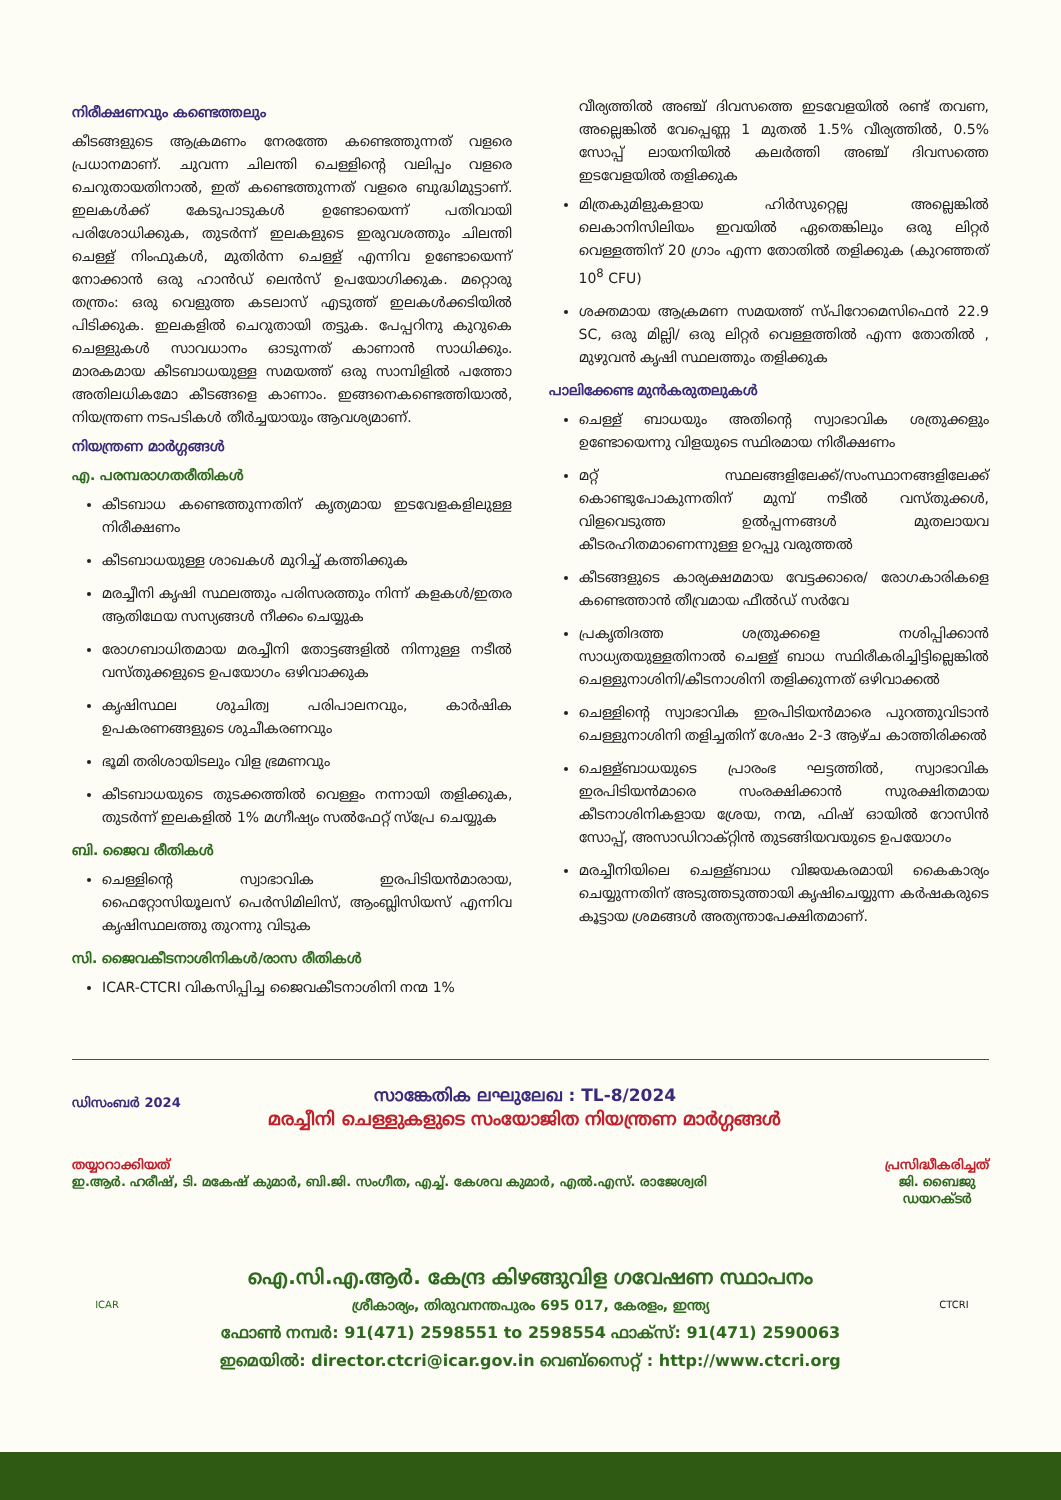നിരീക്ഷണവും കണ്ടെത്തലും
കീടങ്ങളുടെ ആക്രമണം നേരത്തേ കണ്ടെത്തുന്നത് വളരെ പ്രധാനമാണ്. ചുവന്ന ചിലന്തി ചെള്ളിന്റെ വലിപ്പം വളരെ ചെറുതായതിനാൽ, ഇത് കണ്ടെത്തുന്നത് വളരെ ബുദ്ധിമുട്ടാണ്. ഇലകൾക്ക് കേടുപാടുകൾ ഉണ്ടോയെന്ന് പതിവായി പരിശോധിക്കുക, തുടർന്ന് ഇലകളുടെ ഇരുവശത്തും ചിലന്തി ചെള്ള് നിംഫുകൾ, മുതിർന്ന ചെള്ള് എന്നിവ ഉണ്ടോയെന്ന് നോക്കാൻ ഒരു ഹാൻഡ് ലെൻസ് ഉപയോഗിക്കുക. മറ്റൊരു തന്ത്രം: ഒരു വെളുത്ത കടലാസ് എടുത്ത് ഇലകൾക്കടിയിൽ പിടിക്കുക. ഇലകളിൽ ചെറുതായി തട്ടുക. പേപ്പറിനു കുറുകെ ചെള്ളുകൾ സാവധാനം ഓടുന്നത് കാണാൻ സാധിക്കും. മാരകമായ കീടബാധയുള്ള സമയത്ത് ഒരു സാമ്പിളിൽ പത്തോ അതിലധികമോ കീടങ്ങളെ കാണാം. ഇങ്ങനെകണ്ടെത്തിയാൽ, നിയന്ത്രണ നടപടികൾ തീർച്ചയായും ആവശ്യമാണ്.
നിയന്ത്രണ മാർഗ്ഗങ്ങൾ
എ. പരമ്പരാഗതരീതികൾ
കീടബാധ കണ്ടെത്തുന്നതിന് കൃത്യമായ ഇടവേളകളിലുള്ള നിരീക്ഷണം
കീടബാധയുള്ള ശാഖകൾ മുറിച്ച് കത്തിക്കുക
മരച്ചീനി കൃഷി സ്ഥലത്തും പരിസരത്തും നിന്ന് കളകൾ/ഇതര ആതിഥേയ സസ്യങ്ങൾ നീക്കം ചെയ്യുക
രോഗബാധിതമായ മരച്ചീനി തോട്ടങ്ങളിൽ നിന്നുള്ള നടീൽ വസ്തുക്കളുടെ ഉപയോഗം ഒഴിവാക്കുക
കൃഷിസ്ഥല ശുചിത്വ പരിപാലനവും, കാർഷിക ഉപകരണങ്ങളുടെ ശുചീകരണവും
ഭൂമി തരിശായിടലും വിള ഭ്രമണവും
കീടബാധയുടെ തുടക്കത്തിൽ വെള്ളം നന്നായി തളിക്കുക, തുടർന്ന് ഇലകളിൽ 1% മഗ്നീഷ്യം സൽഫേറ്റ് സ്പ്രേ ചെയ്യുക
ബി. ജൈവ രീതികൾ
ചെള്ളിന്റെ സ്വാഭാവിക ഇരപിടിയൻമാരായ, ഫൈറ്റോസിയൂലസ് പെർസിമിലിസ്, ആംബ്ലിസിയസ് എന്നിവ കൃഷിസ്ഥലത്തു തുറന്നു വിടുക
സി. ജൈവകീടനാശിനികൾ/രാസ രീതികൾ
ICAR-CTCRI വികസിപ്പിച്ച ജൈവകീടനാശിനി നന്മ 1%
വീര്യത്തിൽ അഞ്ച് ദിവസത്തെ ഇടവേളയിൽ രണ്ട് തവണ, അല്ലെങ്കിൽ വേപ്പെണ്ണ 1 മുതൽ 1.5% വീര്യത്തിൽ, 0.5% സോപ്പ് ലായനിയിൽ കലർത്തി അഞ്ച് ദിവസത്തെ ഇടവേളയിൽ തളിക്കുക
മിത്രകുമിളുകളായ ഹിർസുറ്റെല്ല അല്ലെങ്കിൽ ലെകാനിസിലിയം ഇവയിൽ ഏതെങ്കിലും ഒരു ലിറ്റർ വെള്ളത്തിന് 20 ഗ്രാം എന്ന തോതിൽ തളിക്കുക (കുറഞ്ഞത് 10<sup>8</sup> CFU)
ശക്തമായ ആക്രമണ സമയത്ത് സ്പിറോമെസിഫെൻ 22.9 SC, ഒരു മില്ലി/ ഒരു ലിറ്റർ വെള്ളത്തിൽ എന്ന തോതിൽ , മുഴുവൻ കൃഷി സ്ഥലത്തും തളിക്കുക
പാലിക്കേണ്ട മുൻകരുതലുകൾ
ചെള്ള് ബാധയും അതിന്റെ സ്വാഭാവിക ശത്രുക്കളും ഉണ്ടോയെന്നു വിളയുടെ സ്ഥിരമായ നിരീക്ഷണം
മറ്റ് സ്ഥലങ്ങളിലേക്ക്/സംസ്ഥാനങ്ങളിലേക്ക് കൊണ്ടുപോകുന്നതിന് മുമ്പ് നടീൽ വസ്തുക്കൾ, വിളവെടുത്ത ഉൽപ്പന്നങ്ങൾ മുതലായവ കീടരഹിതമാണെന്നുള്ള ഉറപ്പു വരുത്തൽ
കീടങ്ങളുടെ കാര്യക്ഷമമായ വേട്ടക്കാരെ/ രോഗകാരികളെ കണ്ടെത്താൻ തീവ്രമായ ഫീൽഡ് സർവേ
പ്രകൃതിദത്ത ശത്രുക്കളെ നശിപ്പിക്കാൻ സാധ്യതയുള്ളതിനാൽ ചെള്ള് ബാധ സ്ഥിരീകരിച്ചിട്ടില്ലെങ്കിൽ ചെള്ളുനാശിനി/കീടനാശിനി തളിക്കുന്നത് ഒഴിവാക്കൽ
ചെള്ളിന്റെ സ്വാഭാവിക ഇരപിടിയൻമാരെ പുറത്തുവിടാൻ ചെള്ളുനാശിനി തളിച്ചതിന് ശേഷം 2-3 ആഴ്ച കാത്തിരിക്കൽ
ചെള്ള്ബാധയുടെ പ്രാരംഭ ഘട്ടത്തിൽ, സ്വാഭാവിക ഇരപിടിയൻമാരെ സംരക്ഷിക്കാൻ സുരക്ഷിതമായ കീടനാശിനികളായ ശ്രേയ, നന്മ, ഫിഷ് ഓയിൽ റോസിൻ സോപ്പ്, അസാഡിറാക്റ്റിൻ തുടങ്ങിയവയുടെ ഉപയോഗം
മരച്ചീനിയിലെ ചെള്ള്ബാധ വിജയകരമായി കൈകാര്യം ചെയ്യുന്നതിന് അടുത്തടുത്തായി കൃഷിചെയ്യുന്ന കർഷകരുടെ കൂട്ടായ ശ്രമങ്ങൾ അത്യന്താപേക്ഷിതമാണ്.
ഡിസംബർ 2024
സാങ്കേതിക ലഘുലേഖ : TL-8/2024
മരച്ചീനി ചെള്ളുകളുടെ സംയോജിത നിയന്ത്രണ മാർഗ്ഗങ്ങൾ
തയ്യാറാക്കിയത്
ഇ.ആർ. ഹരീഷ്, ടി. മകേഷ് കുമാർ, ബി.ജി. സംഗീത, എച്ച്. കേശവ കുമാർ, എൽ.എസ്. രാജേശ്വരി
പ്രസിദ്ധീകരിച്ചത്
ജി. ബൈജു
ഡയറക്ടർ
ICAR
ഐ.സി.എ.ആർ. കേന്ദ്ര കിഴങ്ങുവിള ഗവേഷണ സ്ഥാപനം
ശ്രീകാര്യം, തിരുവനന്തപുരം 695 017, കേരളം, ഇന്ത്യ
ഫോൺ നമ്പർ: 91(471) 2598551 to 2598554 ഫാക്സ്: 91(471) 2590063
ഇമെയിൽ: director.ctcri@icar.gov.in വെബ്സൈറ്റ് : http://www.ctcri.org
CTCRI